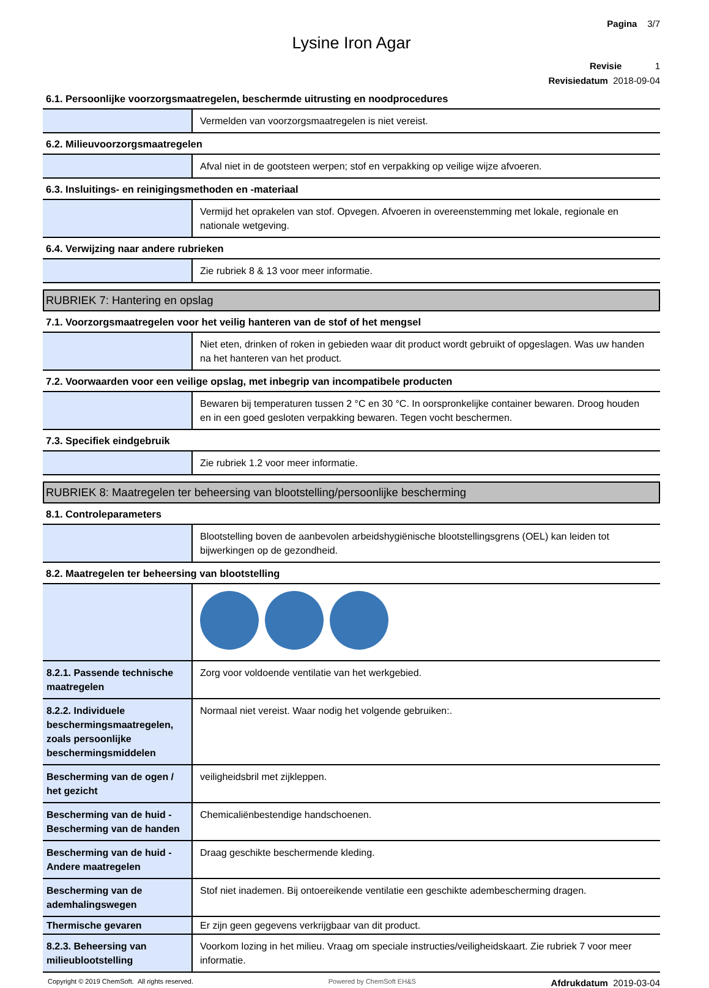Pagina 3/7
Lysine Iron Agar
Revisie 1
Revisiedatum 2018-09-04
6.1. Persoonlijke voorzorgsmaatregelen, beschermde uitrusting en noodprocedures
| | Vermelden van voorzorgsmaatregelen is niet vereist. |
6.2. Milieuvoorzorgsmaatregelen
| | Afval niet in de gootsteen werpen; stof en verpakking op veilige wijze afvoeren. |
6.3. Insluitings- en reinigingsmethoden en -materiaal
| | Vermijd het oprakelen van stof. Opvegen. Afvoeren in overeenstemming met lokale, regionale en nationale wetgeving. |
6.4. Verwijzing naar andere rubrieken
| | Zie rubriek 8 & 13 voor meer informatie. |
RUBRIEK 7: Hantering en opslag
7.1. Voorzorgsmaatregelen voor het veilig hanteren van de stof of het mengsel
| | Niet eten, drinken of roken in gebieden waar dit product wordt gebruikt of opgeslagen. Was uw handen na het hanteren van het product. |
7.2. Voorwaarden voor een veilige opslag, met inbegrip van incompatibele producten
| | Bewaren bij temperaturen tussen 2 °C en 30 °C. In oorspronkelijke container bewaren. Droog houden en in een goed gesloten verpakking bewaren. Tegen vocht beschermen. |
7.3. Specifiek eindgebruik
| | Zie rubriek 1.2 voor meer informatie. |
RUBRIEK 8: Maatregelen ter beheersing van blootstelling/persoonlijke bescherming
8.1. Controleparameters
| | Blootstelling boven de aanbevolen arbeidshygiënische blootstellingsgrens (OEL) kan leiden tot bijwerkingen op de gezondheid. |
8.2. Maatregelen ter beheersing van blootstelling
| 8.2.1. Passende technische maatregelen | Zorg voor voldoende ventilatie van het werkgebied. |
| 8.2.2. Individuele beschermingsmaatregelen, zoals persoonlijke beschermingsmiddelen | Normaal niet vereist. Waar nodig het volgende gebruiken:. |
| Bescherming van de ogen / het gezicht | veiligheidsbril met zijkleppen. |
| Bescherming van de huid - Bescherming van de handen | Chemicaliënbestendige handschoenen. |
| Bescherming van de huid - Andere maatregelen | Draag geschikte beschermende kleding. |
| Bescherming van de ademhalingswegen | Stof niet inademen. Bij ontoereikende ventilatie een geschikte adembescherming dragen. |
| Thermische gevaren | Er zijn geen gegevens verkrijgbaar van dit product. |
| 8.2.3. Beheersing van milieublootstelling | Voorkom lozing in het milieu. Vraag om speciale instructies/veiligheidskaart. Zie rubriek 7 voor meer informatie. |
Copyright © 2019 ChemSoft. All rights reserved. Powered by ChemSoft EH&S Afdrukdatum 2019-03-04